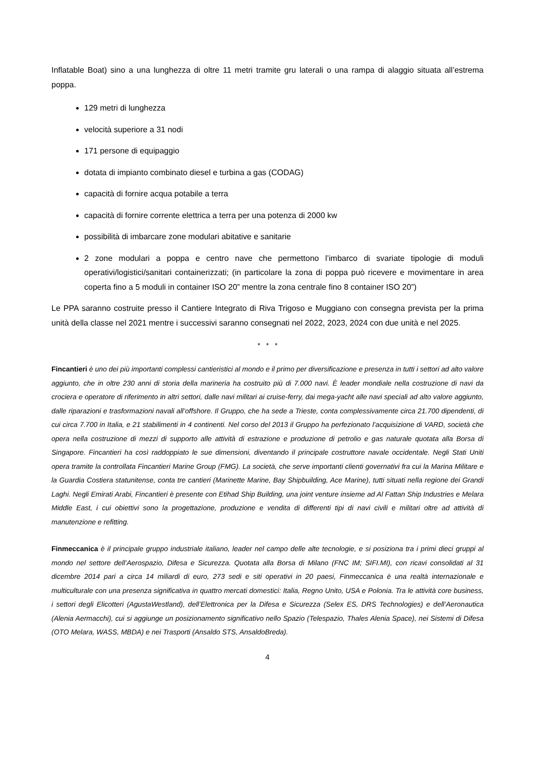Inflatable Boat) sino a una lunghezza di oltre 11 metri tramite gru laterali o una rampa di alaggio situata all’estrema poppa.
129 metri di lunghezza
velocità superiore a 31 nodi
171 persone di equipaggio
dotata di impianto combinato diesel e turbina a gas (CODAG)
capacità di fornire acqua potabile a terra
capacità di fornire corrente elettrica a terra per una potenza di 2000 kw
possibilità di imbarcare zone modulari abitative e sanitarie
2 zone modulari a poppa e centro nave che permettono l’imbarco di svariate tipologie di moduli operativi/logistici/sanitari containerizzati; (in particolare la zona di poppa può ricevere e movimentare in area coperta fino a 5 moduli in container ISO 20” mentre la zona centrale fino 8 container ISO 20”)
Le PPA saranno costruite presso il Cantiere Integrato di Riva Trigoso e Muggiano con consegna prevista per la prima unità della classe nel 2021 mentre i successivi saranno consegnati nel 2022, 2023, 2024 con due unità e nel 2025.
* * *
Fincantieri è uno dei più importanti complessi cantieristici al mondo e il primo per diversificazione e presenza in tutti i settori ad alto valore aggiunto, che in oltre 230 anni di storia della marineria ha costruito più di 7.000 navi. È leader mondiale nella costruzione di navi da crociera e operatore di riferimento in altri settori, dalle navi militari ai cruise-ferry, dai mega-yacht alle navi speciali ad alto valore aggiunto, dalle riparazioni e trasformazioni navali all’offshore. Il Gruppo, che ha sede a Trieste, conta complessivamente circa 21.700 dipendenti, di cui circa 7.700 in Italia, e 21 stabilimenti in 4 continenti. Nel corso del 2013 il Gruppo ha perfezionato l’acquisizione di VARD, società che opera nella costruzione di mezzi di supporto alle attività di estrazione e produzione di petrolio e gas naturale quotata alla Borsa di Singapore. Fincantieri ha così raddoppiato le sue dimensioni, diventando il principale costruttore navale occidentale. Negli Stati Uniti opera tramite la controllata Fincantieri Marine Group (FMG). La società, che serve importanti clienti governativi fra cui la Marina Militare e la Guardia Costiera statunitense, conta tre cantieri (Marinette Marine, Bay Shipbuilding, Ace Marine), tutti situati nella regione dei Grandi Laghi. Negli Emirati Arabi, Fincantieri è presente con Etihad Ship Building, una joint venture insieme ad Al Fattan Ship Industries e Melara Middle East, i cui obiettivi sono la progettazione, produzione e vendita di differenti tipi di navi civili e militari oltre ad attività di manutenzione e refitting.
Finmeccanica è il principale gruppo industriale italiano, leader nel campo delle alte tecnologie, e si posiziona tra i primi dieci gruppi al mondo nel settore dell’Aerospazio, Difesa e Sicurezza. Quotata alla Borsa di Milano (FNC IM; SIFI.MI), con ricavi consolidati al 31 dicembre 2014 pari a circa 14 miliardi di euro, 273 sedi e siti operativi in 20 paesi, Finmeccanica è una realtà internazionale e multiculturale con una presenza significativa in quattro mercati domestici: Italia, Regno Unito, USA e Polonia. Tra le attività core business, i settori degli Elicotteri (AgustaWestland), dell’Elettronica per la Difesa e Sicurezza (Selex ES, DRS Technologies) e dell’Aeronautica (Alenia Aermacchi), cui si aggiunge un posizionamento significativo nello Spazio (Telespazio, Thales Alenia Space), nei Sistemi di Difesa (OTO Melara, WASS, MBDA) e nei Trasporti (Ansaldo STS, AnsaldoBreda).
4